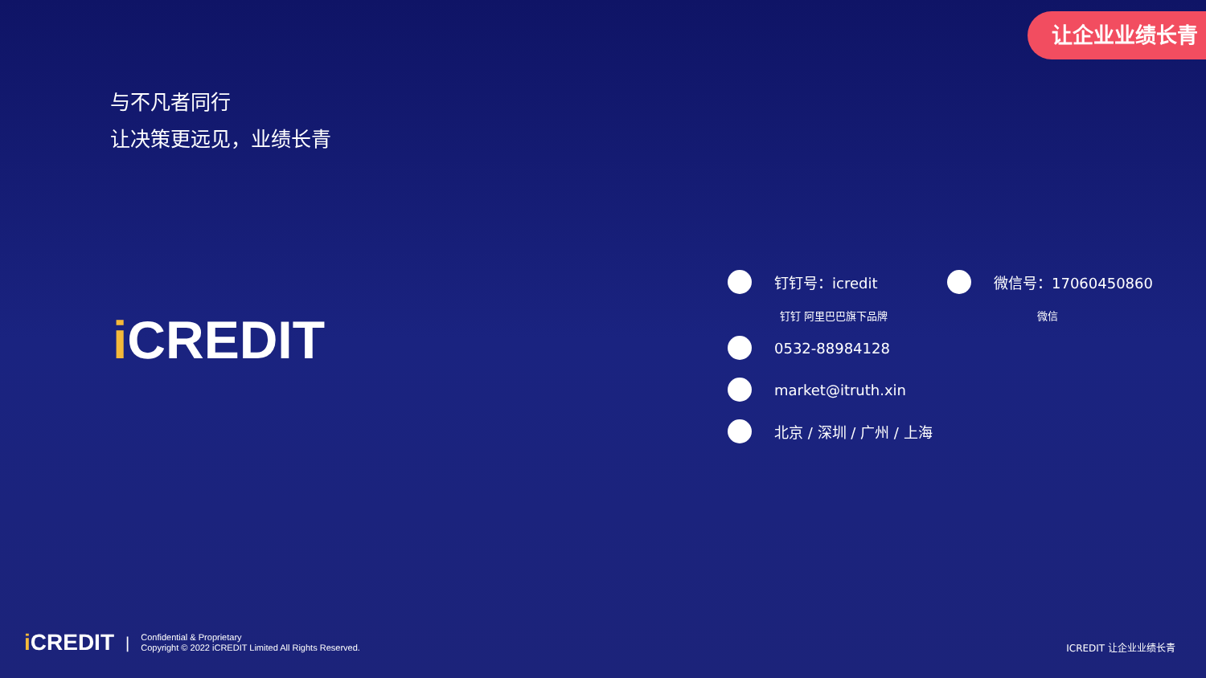让企业业绩长青
与不凡者同行
让决策更远见，业绩长青
i CREDIT
钉钉号：icredit 微信号：17060450860
钉钉 阿里巴巴旗下品牌 微信
0532-88984128
market@itruth.xin
北京 / 深圳 / 广州 / 上海
i CREDIT | Confidential & Proprietary
Copyright © 2022 iCREDIT Limited All Rights Reserved.
ICREDIT 让企业业绩长青